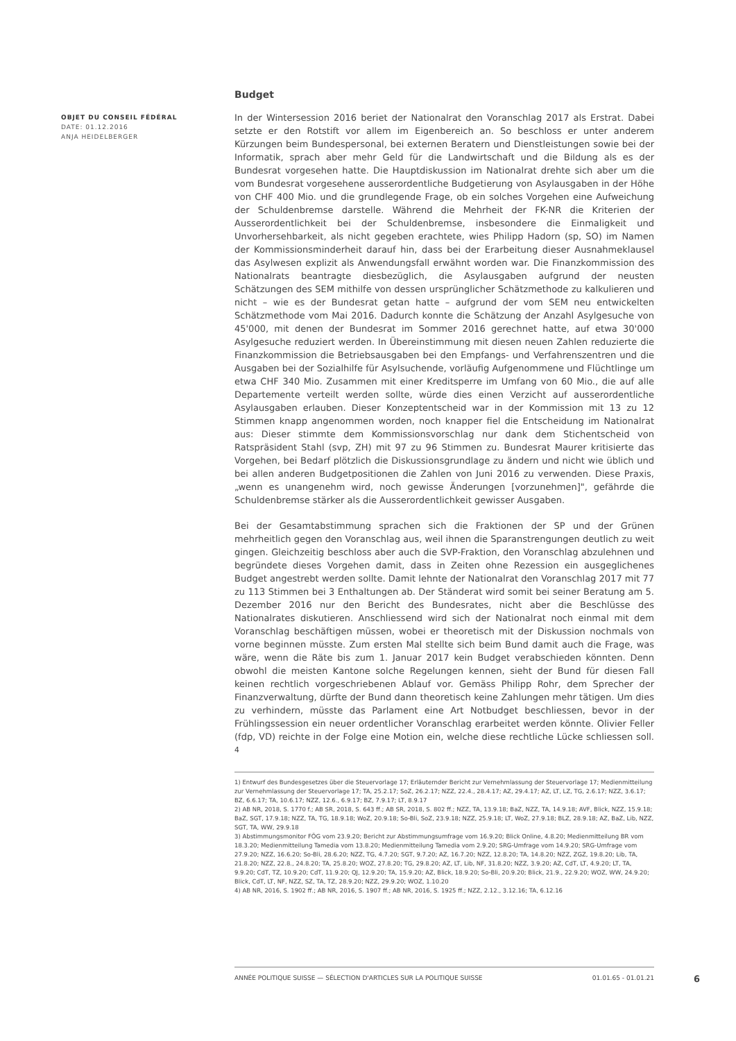Budget
In der Wintersession 2016 beriet der Nationalrat den Voranschlag 2017 als Erstrat. Dabei setzte er den Rotstift vor allem im Eigenbereich an. So beschloss er unter anderem Kürzungen beim Bundespersonal, bei externen Beratern und Dienstleistungen sowie bei der Informatik, sprach aber mehr Geld für die Landwirtschaft und die Bildung als es der Bundesrat vorgesehen hatte. Die Hauptdiskussion im Nationalrat drehte sich aber um die vom Bundesrat vorgesehene ausserordentliche Budgetierung von Asylausgaben in der Höhe von CHF 400 Mio. und die grundlegende Frage, ob ein solches Vorgehen eine Aufweichung der Schuldenbremse darstelle. Während die Mehrheit der FK-NR die Kriterien der Ausserordentlichkeit bei der Schuldenbremse, insbesondere die Einmaligkeit und Unvorhersehbarkeit, als nicht gegeben erachtete, wies Philipp Hadorn (sp, SO) im Namen der Kommissionsminderheit darauf hin, dass bei der Erarbeitung dieser Ausnahmeklausel das Asylwesen explizit als Anwendungsfall erwähnt worden war. Die Finanzkommission des Nationalrats beantragte diesbezüglich, die Asylausgaben aufgrund der neusten Schätzungen des SEM mithilfe von dessen ursprünglicher Schätzmethode zu kalkulieren und nicht – wie es der Bundesrat getan hatte – aufgrund der vom SEM neu entwickelten Schätzmethode vom Mai 2016. Dadurch konnte die Schätzung der Anzahl Asylgesuche von 45'000, mit denen der Bundesrat im Sommer 2016 gerechnet hatte, auf etwa 30'000 Asylgesuche reduziert werden. In Übereinstimmung mit diesen neuen Zahlen reduzierte die Finanzkommission die Betriebsausgaben bei den Empfangs- und Verfahrenszentren und die Ausgaben bei der Sozialhilfe für Asylsuchende, vorläufig Aufgenommene und Flüchtlinge um etwa CHF 340 Mio. Zusammen mit einer Kreditsperre im Umfang von 60 Mio., die auf alle Departemente verteilt werden sollte, würde dies einen Verzicht auf ausserordentliche Asylausgaben erlauben. Dieser Konzeptentscheid war in der Kommission mit 13 zu 12 Stimmen knapp angenommen worden, noch knapper fiel die Entscheidung im Nationalrat aus: Dieser stimmte dem Kommissionsvorschlag nur dank dem Stichentscheid von Ratspräsident Stahl (svp, ZH) mit 97 zu 96 Stimmen zu. Bundesrat Maurer kritisierte das Vorgehen, bei Bedarf plötzlich die Diskussionsgrundlage zu ändern und nicht wie üblich und bei allen anderen Budgetpositionen die Zahlen von Juni 2016 zu verwenden. Diese Praxis, „wenn es unangenehm wird, noch gewisse Änderungen [vorzunehmen]", gefährde die Schuldenbremse stärker als die Ausserordentlichkeit gewisser Ausgaben.
Bei der Gesamtabstimmung sprachen sich die Fraktionen der SP und der Grünen mehrheitlich gegen den Voranschlag aus, weil ihnen die Sparanstrengungen deutlich zu weit gingen. Gleichzeitig beschloss aber auch die SVP-Fraktion, den Voranschlag abzulehnen und begründete dieses Vorgehen damit, dass in Zeiten ohne Rezession ein ausgeglichenes Budget angestrebt werden sollte. Damit lehnte der Nationalrat den Voranschlag 2017 mit 77 zu 113 Stimmen bei 3 Enthaltungen ab. Der Ständerat wird somit bei seiner Beratung am 5. Dezember 2016 nur den Bericht des Bundesrates, nicht aber die Beschlüsse des Nationalrates diskutieren. Anschliessend wird sich der Nationalrat noch einmal mit dem Voranschlag beschäftigen müssen, wobei er theoretisch mit der Diskussion nochmals von vorne beginnen müsste. Zum ersten Mal stellte sich beim Bund damit auch die Frage, was wäre, wenn die Räte bis zum 1. Januar 2017 kein Budget verabschieden könnten. Denn obwohl die meisten Kantone solche Regelungen kennen, sieht der Bund für diesen Fall keinen rechtlich vorgeschriebenen Ablauf vor. Gemäss Philipp Rohr, dem Sprecher der Finanzverwaltung, dürfte der Bund dann theoretisch keine Zahlungen mehr tätigen. Um dies zu verhindern, müsste das Parlament eine Art Notbudget beschliessen, bevor in der Frühlingssession ein neuer ordentlicher Voranschlag erarbeitet werden könnte. Olivier Feller (fdp, VD) reichte in der Folge eine Motion ein, welche diese rechtliche Lücke schliessen soll. <sup>4</sup>
1) Entwurf des Bundesgesetzes über die Steuervorlage 17; Erläuternder Bericht zur Vernehmlassung der Steuervorlage 17; Medienmitteilung zur Vernehmlassung der Steuervorlage 17; TA, 25.2.17; SoZ, 26.2.17; NZZ, 22.4., 28.4.17; AZ, 29.4.17; AZ, LT, LZ, TG, 2.6.17; NZZ, 3.6.17; BZ, 6.6.17; TA, 10.6.17; NZZ, 12.6., 6.9.17; BZ, 7.9.17; LT, 8.9.17
2) AB NR, 2018, S. 1770 f.; AB SR, 2018, S. 643 ff.; AB SR, 2018, S. 802 ff.; NZZ, TA, 13.9.18; BaZ, NZZ, TA, 14.9.18; AVF, Blick, NZZ, 15.9.18; BaZ, SGT, 17.9.18; NZZ, TA, TG, 18.9.18; WoZ, 20.9.18; So-Bli, SoZ, 23.9.18; NZZ, 25.9.18; LT, WoZ, 27.9.18; BLZ, 28.9.18; AZ, BaZ, Lib, NZZ, SGT, TA, WW, 29.9.18
3) Abstimmungsmonitor FÖG vom 23.9.20; Bericht zur Abstimmungsumfrage vom 16.9.20; Blick Online, 4.8.20; Medienmitteilung BR vom 18.3.20; Medienmitteilung Tamedia vom 13.8.20; Medienmitteilung Tamedia vom 2.9.20; SRG-Umfrage vom 14.9.20; SRG-Umfrage vom 27.9.20; NZZ, 16.6.20; So-Bli, 28.6.20; NZZ, TG, 4.7.20; SGT, 9.7.20; AZ, 16.7.20; NZZ, 12.8.20; TA, 14.8.20; NZZ, ZGZ, 19.8.20; Lib, TA, 21.8.20; NZZ, 22.8., 24.8.20; TA, 25.8.20; WOZ, 27.8.20; TG, 29.8.20; AZ, LT, Lib, NF, 31.8.20; NZZ, 3.9.20; AZ, CdT, LT, 4.9.20; LT, TA, 9.9.20; CdT, TZ, 10.9.20; CdT, 11.9.20; QJ, 12.9.20; TA, 15.9.20; AZ, Blick, 18.9.20; So-Bli, 20.9.20; Blick, 21.9., 22.9.20; WOZ, WW, 24.9.20; Blick, CdT, LT, NF, NZZ, SZ, TA, TZ, 28.9.20; NZZ, 29.9.20; WOZ, 1.10.20
4) AB NR, 2016, S. 1902 ff.; AB NR, 2016, S. 1907 ff.; AB NR, 2016, S. 1925 ff.; NZZ, 2.12., 3.12.16; TA, 6.12.16
OBJET DU CONSEIL FÉDÉRAL
DATE: 01.12.2016
ANJA HEIDELBERGER
ANNÉE POLITIQUE SUISSE — SÉLECTION D'ARTICLES SUR LA POLITIQUE SUISSE 01.01.65 - 01.01.21
6